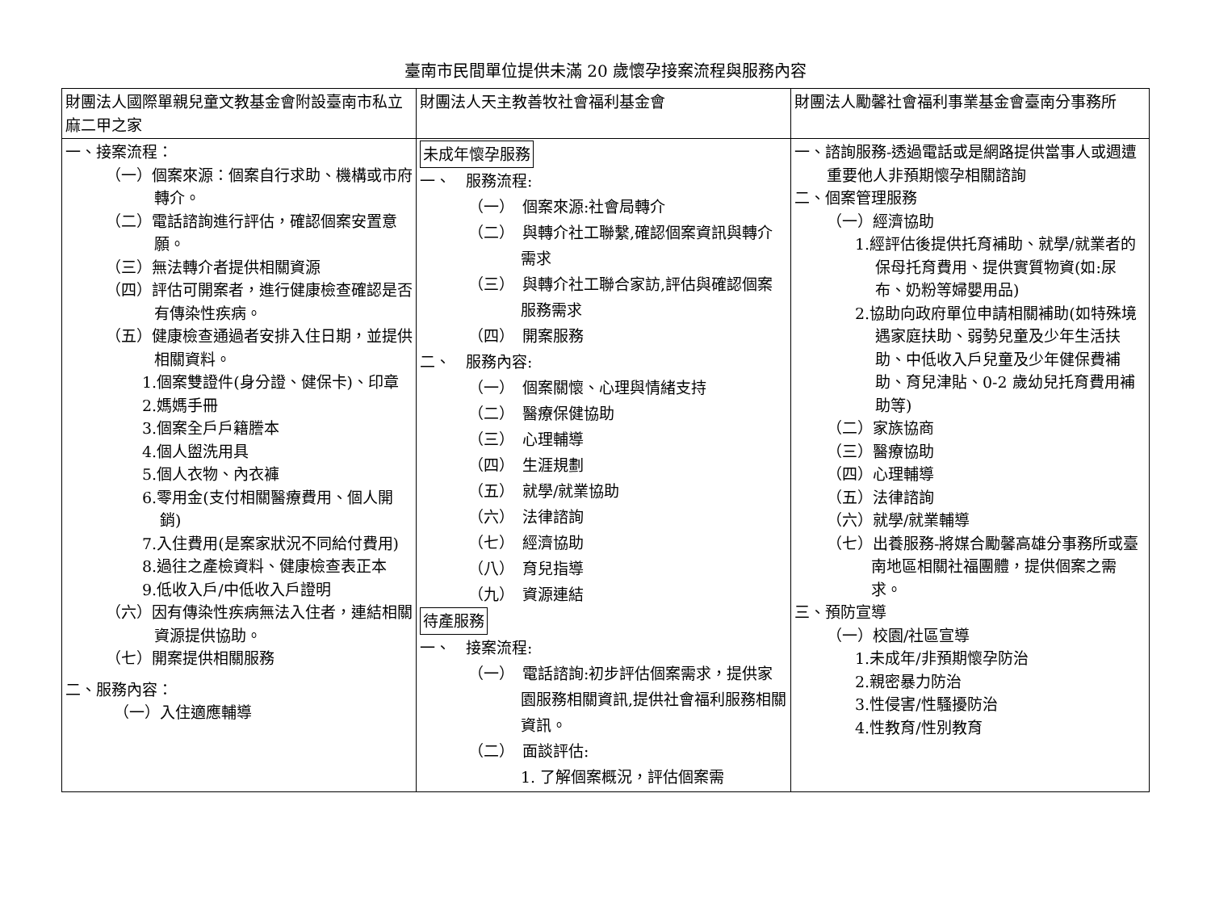臺南市民間單位提供未滿 20 歲懷孕接案流程與服務內容
| 財團法人國際單親兒童文教基金會附設臺南市私立麻二甲之家 | 財團法人天主教善牧社會福利基金會 | 財團法人勵馨社會福利事業基金會臺南分事務所 |
| 一、接案流程： （一）個案來源：個案自行求助、機構或市府轉介。 （二）電話諮詢進行評估，確認個案安置意願。 （三）無法轉介者提供相關資源 （四）評估可開案者，進行健康檢查確認是否有傳染性疾病。 （五）健康檢查通過者安排入住日期，並提供相關資料。 1.個案雙證件(身分證、健保卡)、印章 2.媽媽手冊 3.個案全戶戶籍謄本 4.個人盥洗用具 5.個人衣物、內衣褲 6.零用金(支付相關醫療費用、個人開銷) 7.入住費用(是案家狀況不同給付費用) 8.過往之產檢資料、健康檢查表正本 9.低收入戶/中低收入戶證明 （六）因有傳染性疾病無法入住者，連結相關資源提供協助。 （七）開案提供相關服務 二、服務內容： （一）入住適應輔導 | 未成年懷孕服務 一、 服務流程: （一） 個案來源:社會局轉介 （二） 與轉介社工聯繫,確認個案資訊與轉介需求 （三） 與轉介社工聯合家訪,評估與確認個案服務需求 （四） 開案服務 二、 服務內容: （一） 個案關懷、心理與情緒支持 （二） 醫療保健協助 （三） 心理輔導 （四） 生涯規劃 （五） 就學/就業協助 （六） 法律諮詢 （七） 經濟協助 （八） 育兒指導 （九） 資源連結 待產服務 一、 接案流程: （一） 電話諮詢:初步評估個案需求，提供家園服務相關資訊,提供社會福利服務相關資訊。 （二） 面談評估: 1. 了解個案概況，評估個案需 | 一、諮詢服務-透過電話或是網路提供當事人或週遭重要他人非預期懷孕相關諮詢 二、個案管理服務 （一）經濟協助 1.經評估後提供托育補助、就學/就業者的保母托育費用、提供實質物資(如:尿布、奶粉等婦嬰用品) 2.協助向政府單位申請相關補助(如特殊境遇家庭扶助、弱勢兒童及少年生活扶助、中低收入戶兒童及少年健保費補助、育兒津貼、0-2 歲幼兒托育費用補助等) （二）家族協商 （三）醫療協助 （四）心理輔導 （五）法律諮詢 （六）就學/就業輔導 （七）出養服務-將媒合勵馨高雄分事務所或臺南地區相關社福團體，提供個案之需求。 三、預防宣導 （一）校園/社區宣導 1.未成年/非預期懷孕防治 2.親密暴力防治 3.性侵害/性騷擾防治 4.性教育/性別教育 |